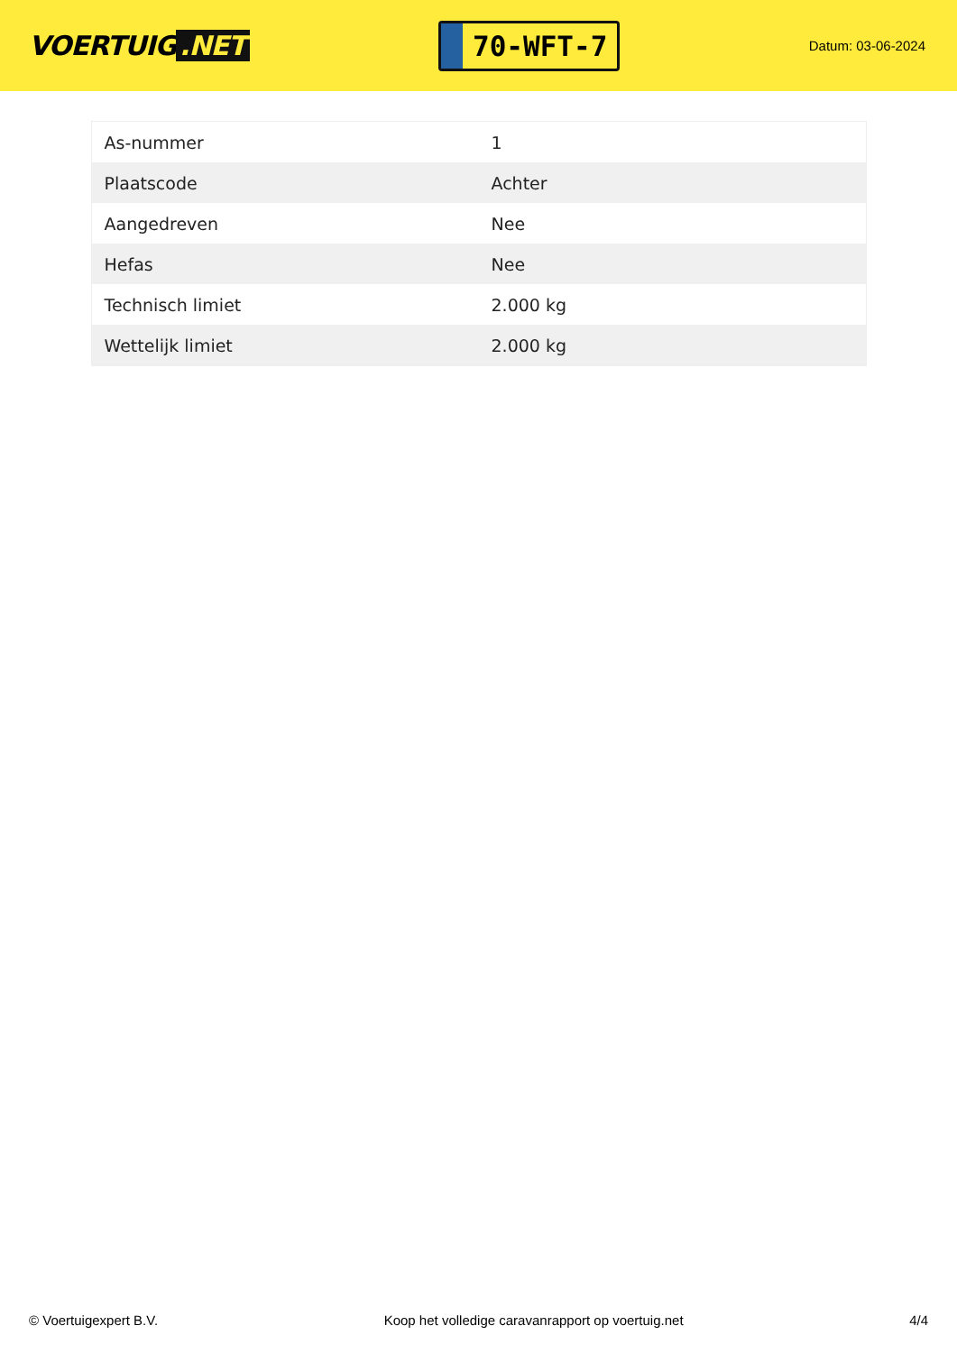VOERTUIG.NET
70-WFT-7
Datum: 03-06-2024
| As-nummer | 1 |
| Plaatscode | Achter |
| Aangedreven | Nee |
| Hefas | Nee |
| Technisch limiet | 2.000 kg |
| Wettelijk limiet | 2.000 kg |
© Voertuigexpert B.V. Koop het volledige caravanrapport op voertuig.net 4/4